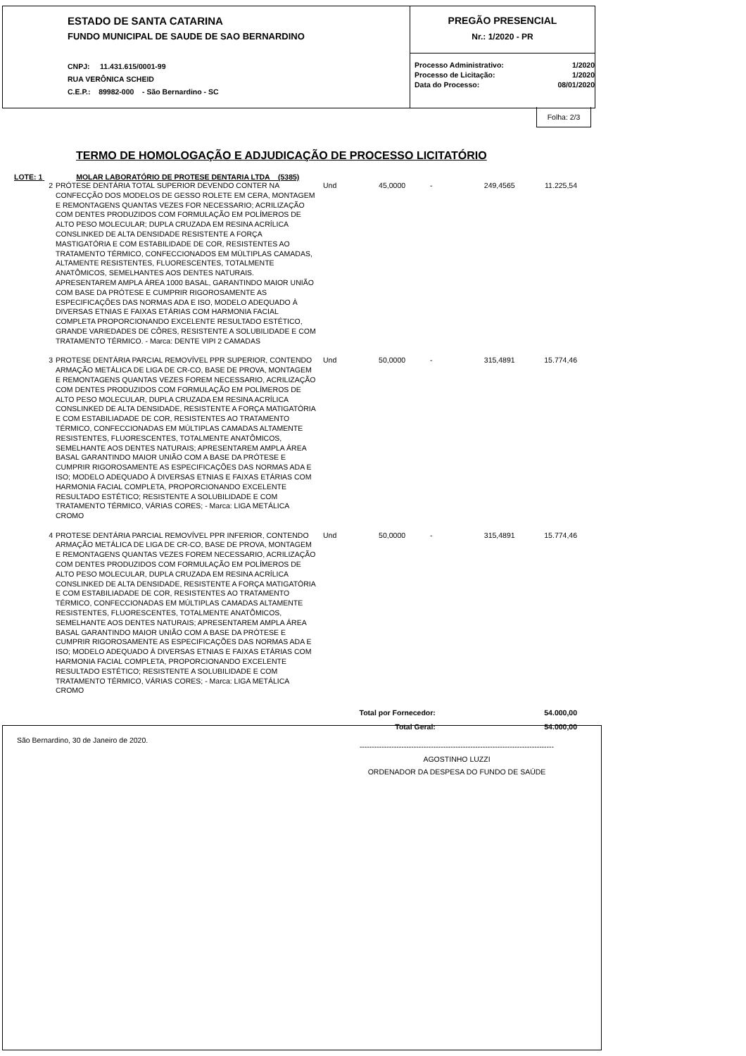ESTADO DE SANTA CATARINA
FUNDO MUNICIPAL DE SAUDE DE SAO BERNARDINO
CNPJ: 11.431.615/0001-99
RUA VERÔNICA SCHEID
C.E.P.: 89982-000 - São Bernardino - SC
PREGÃO PRESENCIAL
Nr.: 1/2020 - PR
| Processo Administrativo: | 1/2020 |
| Processo de Licitação: | 1/2020 |
| Data do Processo: | 08/01/2020 |
Folha: 2/3
TERMO DE HOMOLOGAÇÃO E ADJUDICAÇÃO DE PROCESSO LICITATÓRIO
LOTE: 1 MOLAR LABORATÓRIO DE PROTESE DENTARIA LTDA (5385)
| 2 | PRÓTESE DENTÁRIA TOTAL SUPERIOR DEVENDO CONTER NA CONFECÇÃO DOS MODELOS DE GESSO ROLETE EM CERA, MONTAGEM E REMONTAGENS QUANTAS VEZES FOR NECESSARIO; ACRILIZAÇÃO COM DENTES PRODUZIDOS COM FORMULAÇÃO EM POLÍMEROS DE ALTO PESO MOLECULAR; DUPLA CRUZADA EM RESINA ACRÍLICA CONSLINKED DE ALTA DENSIDADE RESISTENTE A FORÇA MASTIGATÓRIA E COM ESTABILIDADE DE COR, RESISTENTES AO TRATAMENTO TÉRMICO, CONFECCIONADOS EM MÚLTIPLAS CAMADAS, ALTAMENTE RESISTENTES, FLUORESCENTES, TOTALMENTE ANATÔMICOS, SEMELHANTES AOS DENTES NATURAIS. APRESENTAREM AMPLA ÁREA 1000 BASAL, GARANTINDO MAIOR UNIÃO COM BASE DA PRÓTESE E CUMPRIR RIGOROSAMENTE AS ESPECIFICAÇÕES DAS NORMAS ADA E ISO, MODELO ADEQUADO À DIVERSAS ETNIAS E FAIXAS ETÁRIAS COM HARMONIA FACIAL COMPLETA PROPORCIONANDO EXCELENTE RESULTADO ESTÉTICO, GRANDE VARIEDADES DE CÔRES, RESISTENTE A SOLUBILIDADE E COM TRATAMENTO TÉRMICO. - Marca: DENTE VIPI 2 CAMADAS | Und | 45,0000 | - | 249,4565 | 11.225,54 |
| 3 | PROTESE DENTÁRIA PARCIAL REMOVÍVEL PPR SUPERIOR, CONTENDO ARMAÇÃO METÁLICA DE LIGA DE CR-CO, BASE DE PROVA, MONTAGEM E REMONTAGENS QUANTAS VEZES FOREM NECESSARIO, ACRILIZAÇÃO COM DENTES PRODUZIDOS COM FORMULAÇÃO EM POLÍMEROS DE ALTO PESO MOLECULAR, DUPLA CRUZADA EM RESINA ACRÍLICA CONSLINKED DE ALTA DENSIDADE, RESISTENTE A FORÇA MATIGATÓRIA E COM ESTABILIADADE DE COR, RESISTENTES AO TRATAMENTO TÉRMICO, CONFECCIONADAS EM MÚLTIPLAS CAMADAS ALTAMENTE RESISTENTES, FLUORESCENTES, TOTALMENTE ANATÔMICOS, SEMELHANTE AOS DENTES NATURAIS; APRESENTAREM AMPLA ÁREA BASAL GARANTINDO MAIOR UNIÃO COM A BASE DA PRÓTESE E CUMPRIR RIGOROSAMENTE AS ESPECIFICAÇÕES DAS NORMAS ADA E ISO; MODELO ADEQUADO À DIVERSAS ETNIAS E FAIXAS ETÁRIAS COM HARMONIA FACIAL COMPLETA, PROPORCIONANDO EXCELENTE RESULTADO ESTÉTICO; RESISTENTE A SOLUBILIDADE E COM TRATAMENTO TÉRMICO, VÁRIAS CORES; - Marca: LIGA METÁLICA CROMO | Und | 50,0000 | - | 315,4891 | 15.774,46 |
| 4 | PROTESE DENTÁRIA PARCIAL REMOVÍVEL PPR INFERIOR, CONTENDO ARMAÇÃO METÁLICA DE LIGA DE CR-CO, BASE DE PROVA, MONTAGEM E REMONTAGENS QUANTAS VEZES FOREM NECESSARIO, ACRILIZAÇÃO COM DENTES PRODUZIDOS COM FORMULAÇÃO EM POLÍMEROS DE ALTO PESO MOLECULAR, DUPLA CRUZADA EM RESINA ACRÍLICA CONSLINKED DE ALTA DENSIDADE, RESISTENTE A FORÇA MATIGATÓRIA E COM ESTABILIADADE DE COR, RESISTENTES AO TRATAMENTO TÉRMICO, CONFECCIONADAS EM MÚLTIPLAS CAMADAS ALTAMENTE RESISTENTES, FLUORESCENTES, TOTALMENTE ANATÔMICOS, SEMELHANTE AOS DENTES NATURAIS; APRESENTAREM AMPLA ÁREA BASAL GARANTINDO MAIOR UNIÃO COM A BASE DA PRÓTESE E CUMPRIR RIGOROSAMENTE AS ESPECIFICAÇÕES DAS NORMAS ADA E ISO; MODELO ADEQUADO À DIVERSAS ETNIAS E FAIXAS ETÁRIAS COM HARMONIA FACIAL COMPLETA, PROPORCIONANDO EXCELENTE RESULTADO ESTÉTICO; RESISTENTE A SOLUBILIDADE E COM TRATAMENTO TÉRMICO, VÁRIAS CORES; - Marca: LIGA METÁLICA CROMO | Und | 50,0000 | - | 315,4891 | 15.774,46 |
| Total por Fornecedor: | | | | | | 54.000,00 |
| Total Geral: | | | | | | 54.000,00 |
São Bernardino, 30 de Janeiro de 2020.
-------------------------------------------------------------------------------
AGOSTINHO LUZZI
ORDENADOR DA DESPESA DO FUNDO DE SAÚDE